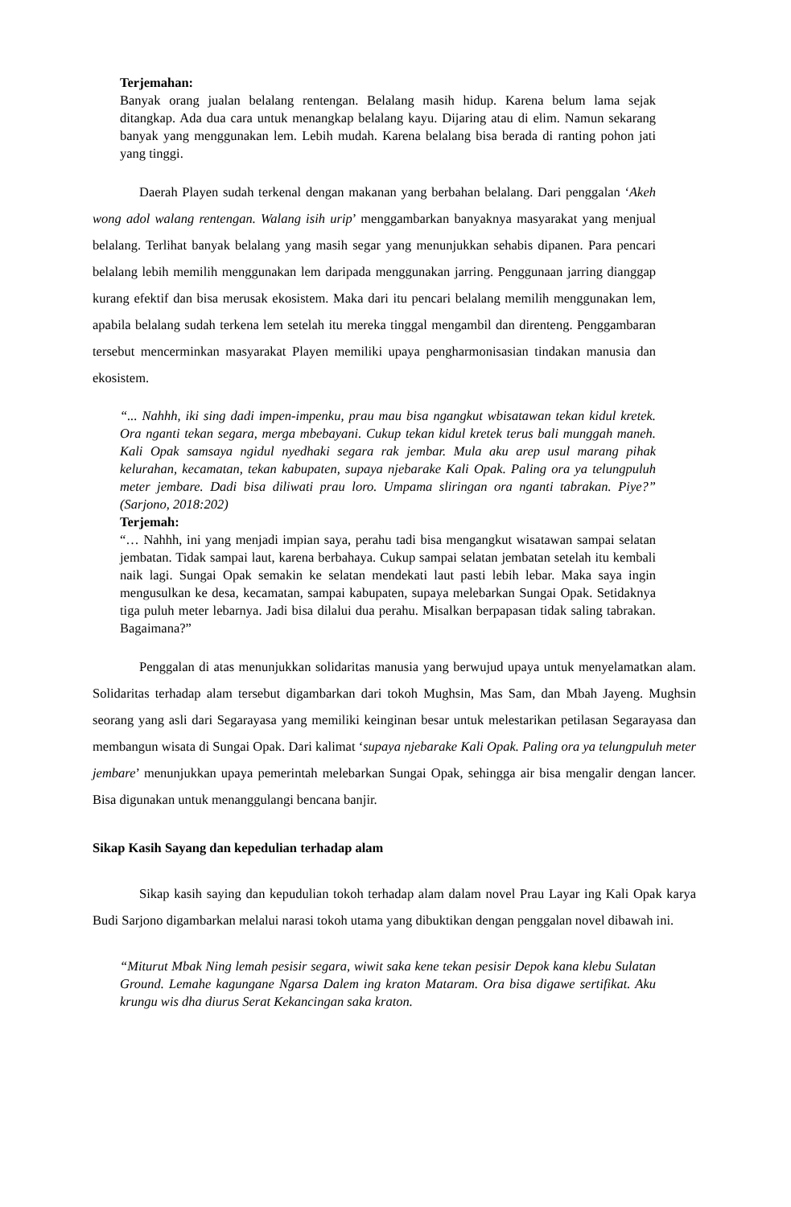Terjemahan:
Banyak orang jualan belalang rentengan. Belalang masih hidup. Karena belum lama sejak ditangkap. Ada dua cara untuk menangkap belalang kayu. Dijaring atau di elim. Namun sekarang banyak yang menggunakan lem. Lebih mudah. Karena belalang bisa berada di ranting pohon jati yang tinggi.
Daerah Playen sudah terkenal dengan makanan yang berbahan belalang. Dari penggalan ‘Akeh wong adol walang rentengan. Walang isih urip’ menggambarkan banyaknya masyarakat yang menjual belalang. Terlihat banyak belalang yang masih segar yang menunjukkan sehabis dipanen. Para pencari belalang lebih memilih menggunakan lem daripada menggunakan jarring. Penggunaan jarring dianggap kurang efektif dan bisa merusak ekosistem. Maka dari itu pencari belalang memilih menggunakan lem, apabila belalang sudah terkena lem setelah itu mereka tinggal mengambil dan direnteng. Penggambaran tersebut mencerminkan masyarakat Playen memiliki upaya pengharmonisasian tindakan manusia dan ekosistem.
“... Nahhh, iki sing dadi impen-impenku, prau mau bisa ngangkut wbisatawan tekan kidul kretek. Ora nganti tekan segara, merga mbebayani. Cukup tekan kidul kretek terus bali munggah maneh. Kali Opak samsaya ngidul nyedhaki segara rak jembar. Mula aku arep usul marang pihak kelurahan, kecamatan, tekan kabupaten, supaya njebarake Kali Opak. Paling ora ya telungpuluh meter jembare. Dadi bisa diliwati prau loro. Umpama sliringan ora nganti tabrakan. Piye?” (Sarjono, 2018:202)
Terjemah:
“… Nahhh, ini yang menjadi impian saya, perahu tadi bisa mengangkut wisatawan sampai selatan jembatan. Tidak sampai laut, karena berbahaya. Cukup sampai selatan jembatan setelah itu kembali naik lagi. Sungai Opak semakin ke selatan mendekati laut pasti lebih lebar. Maka saya ingin mengusulkan ke desa, kecamatan, sampai kabupaten, supaya melebarkan Sungai Opak. Setidaknya tiga puluh meter lebarnya. Jadi bisa dilalui dua perahu. Misalkan berpapasan tidak saling tabrakan. Bagaimana?”
Penggalan di atas menunjukkan solidaritas manusia yang berwujud upaya untuk menyelamatkan alam. Solidaritas terhadap alam tersebut digambarkan dari tokoh Mughsin, Mas Sam, dan Mbah Jayeng. Mughsin seorang yang asli dari Segarayasa yang memiliki keinginan besar untuk melestarikan petilasan Segarayasa dan membangun wisata di Sungai Opak. Dari kalimat ‘supaya njebarake Kali Opak. Paling ora ya telungpuluh meter jembare’ menunjukkan upaya pemerintah melebarkan Sungai Opak, sehingga air bisa mengalir dengan lancer. Bisa digunakan untuk menanggulangi bencana banjir.
Sikap Kasih Sayang dan kepedulian terhadap alam
Sikap kasih saying dan kepudulian tokoh terhadap alam dalam novel Prau Layar ing Kali Opak karya Budi Sarjono digambarkan melalui narasi tokoh utama yang dibuktikan dengan penggalan novel dibawah ini.
“Miturut Mbak Ning lemah pesisir segara, wiwit saka kene tekan pesisir Depok kana klebu Sulatan Ground. Lemahe kagungane Ngarsa Dalem ing kraton Mataram. Ora bisa digawe sertifikat. Aku krungu wis dha diurus Serat Kekancingan saka kraton.